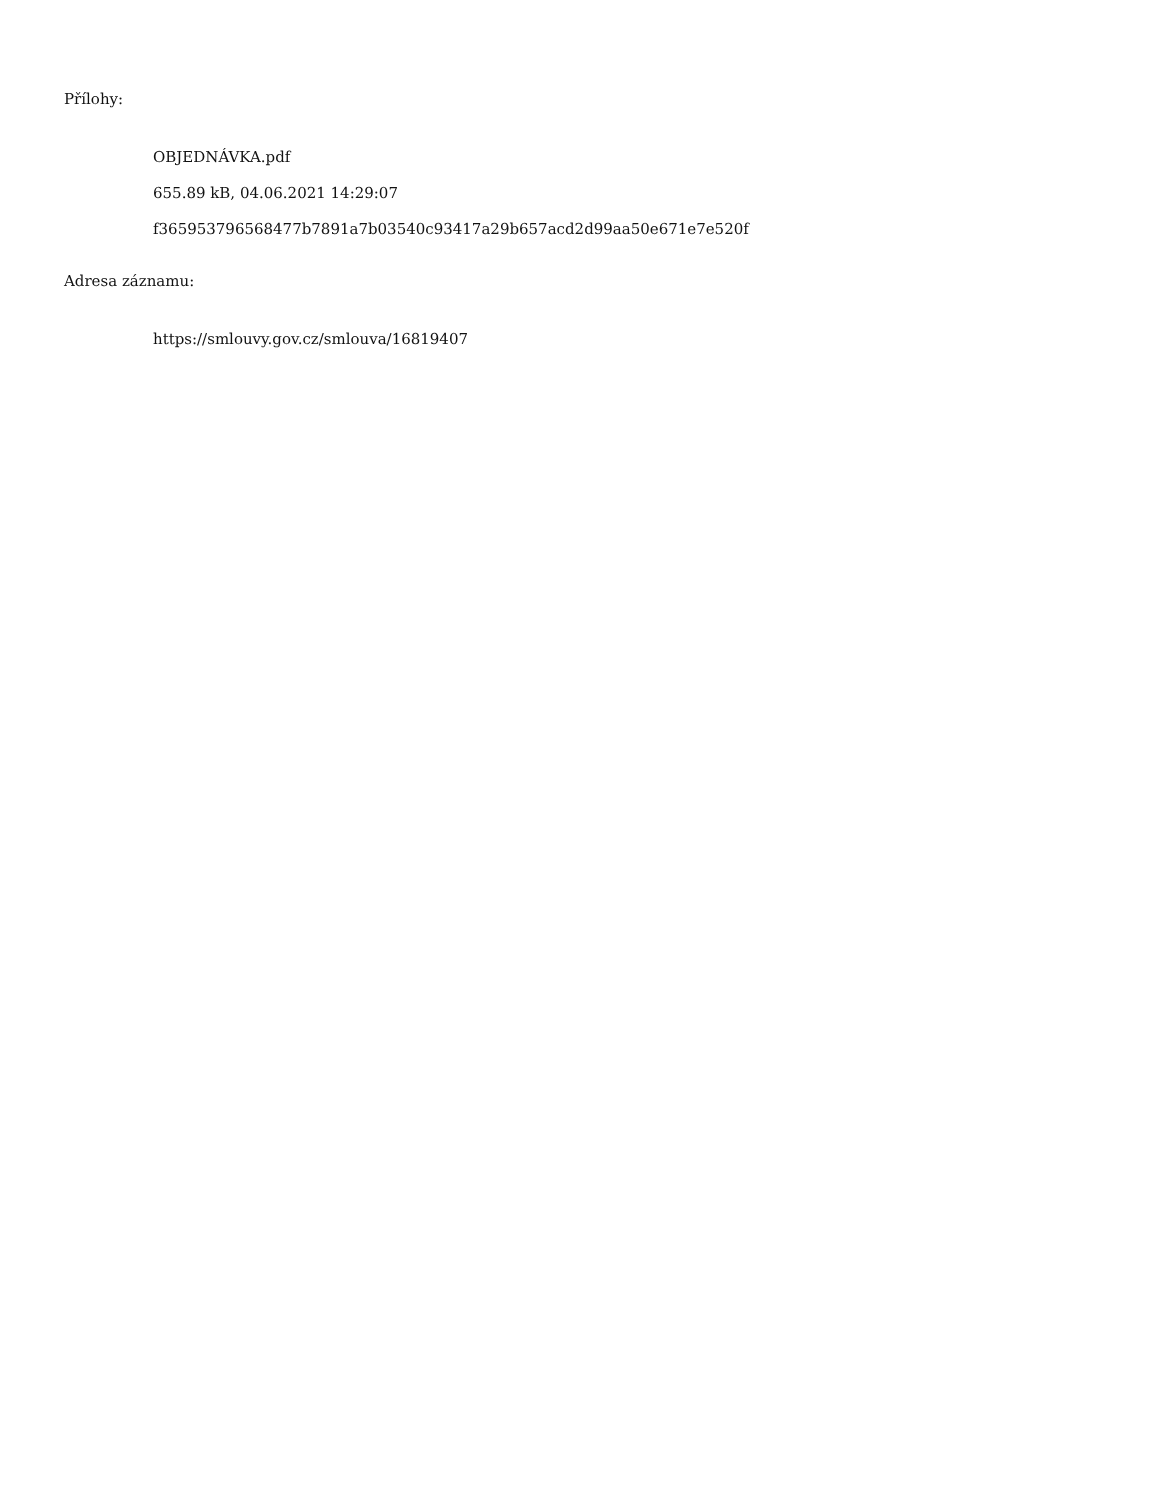Přílohy:
OBJEDNÁVKA.pdf
655.89 kB, 04.06.2021 14:29:07
f365953796568477b7891a7b03540c93417a29b657acd2d99aa50e671e7e520f
Adresa záznamu:
https://smlouvy.gov.cz/smlouva/16819407